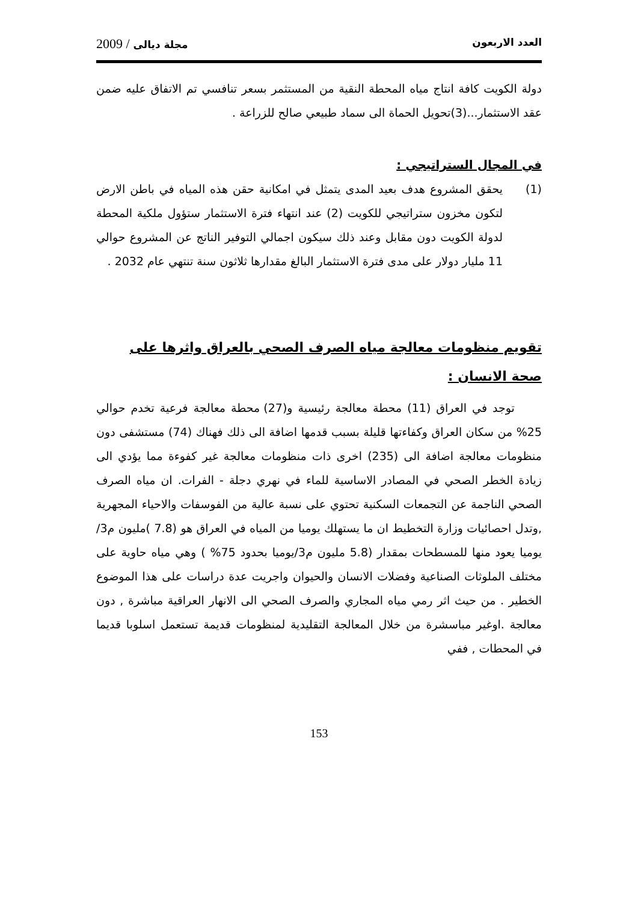العدد الاربعون مجلة ديالى / 2009
دولة الكويت كافة انتاج مياه المحطة النقية من المستثمر بسعر تنافسي تم الاتفاق عليه ضمن عقد الاستثمار...(3)تحويل الحماة الى سماد طبيعي صالح للزراعة .
في المجال الستراتيجي :
(1) يحقق المشروع هدف بعيد المدى يتمثل في امكانية حقن هذه المياه في باطن الارض لتكون مخزون ستراتيجي للكويت (2) عند انتهاء فترة الاستثمار ستؤول ملكية المحطة لدولة الكويت دون مقابل وعند ذلك سيكون اجمالي التوفير الناتج عن المشروع حوالي 11 مليار دولار على مدى فترة الاستثمار البالغ مقدارها ثلاثون سنة تنتهي عام 2032 .
تقويم منظومات معالجة مياه الصرف الصحي بالعراق واثرها على صحة الانسان :
توجد في العراق (11) محطة معالجة رئيسية و(27) محطة معالجة فرعية تخدم حوالي 25% من سكان العراق وكفاءتها قليلة بسبب قدمها اضافة الى ذلك فهناك (74) مستشفى دون منظومات معالجة اضافة الى (235) اخرى ذات منظومات معالجة غير كفوءة مما يؤدي الى زيادة الخطر الصحي في المصادر الاساسية للماء في نهري دجلة - الفرات. ان مياه الصرف الصحي الناجمة عن التجمعات السكنية تحتوي على نسبة عالية من الفوسفات والاحياء المجهرية ,وتدل احصائيات وزارة التخطيط ان ما يستهلك يوميا من المياه في العراق هو (7.8 )مليون م3/يوميا يعود منها للمسطحات بمقدار (5.8 مليون م3/يوميا بحدود 75% ) وهي مياه حاوية على مختلف الملوثات الصناعية وفضلات الانسان والحيوان واجريت عدة دراسات على هذا الموضوع الخطير . من حيث اثر رمي مياه المجاري والصرف الصحي الى الانهار العراقية مباشرة , دون معالجة .اوغير مباسشرة من خلال المعالجة التقليدية لمنظومات قديمة تستعمل اسلوبا قديما في المحطات , ففي
153